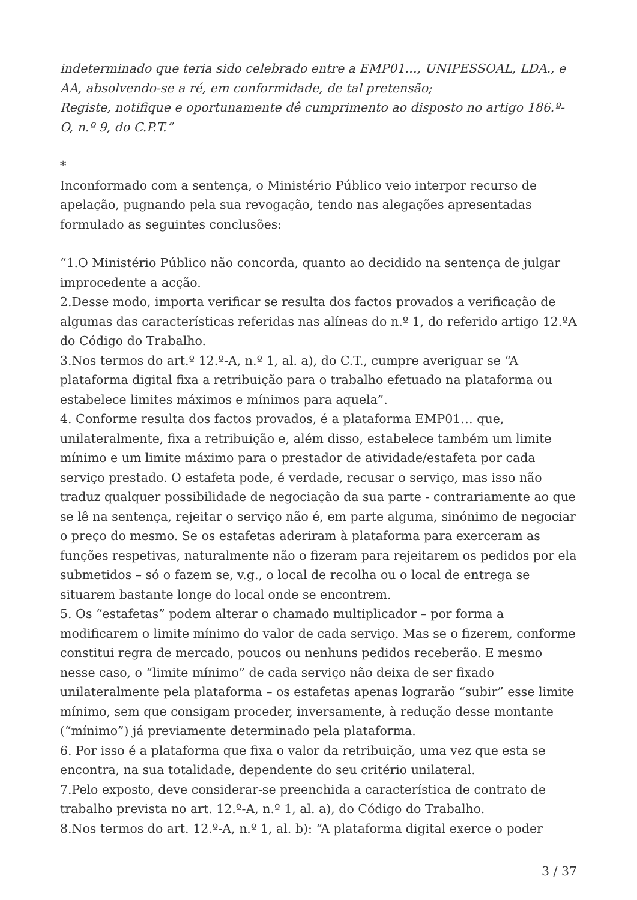indeterminado que teria sido celebrado entre a EMP01…, UNIPESSOAL, LDA., e AA, absolvendo-se a ré, em conformidade, de tal pretensão;
Registe, notifique e oportunamente dê cumprimento ao disposto no artigo 186.º-O, n.º 9, do C.P.T.”
*
Inconformado com a sentença, o Ministério Público veio interpor recurso de apelação, pugnando pela sua revogação, tendo nas alegações apresentadas formulado as seguintes conclusões:
“1.O Ministério Público não concorda, quanto ao decidido na sentença de julgar improcedente a acção.
2.Desse modo, importa verificar se resulta dos factos provados a verificação de algumas das características referidas nas alíneas do n.º 1, do referido artigo 12.ºA do Código do Trabalho.
3.Nos termos do art.º 12.º-A, n.º 1, al. a), do C.T., cumpre averiguar se “A plataforma digital fixa a retribuição para o trabalho efetuado na plataforma ou estabelece limites máximos e mínimos para aquela”.
4. Conforme resulta dos factos provados, é a plataforma EMP01… que, unilateralmente, fixa a retribuição e, além disso, estabelece também um limite mínimo e um limite máximo para o prestador de atividade/estafeta por cada serviço prestado. O estafeta pode, é verdade, recusar o serviço, mas isso não traduz qualquer possibilidade de negociação da sua parte - contrariamente ao que se lê na sentença, rejeitar o serviço não é, em parte alguma, sinónimo de negociar o preço do mesmo. Se os estafetas aderiram à plataforma para exerceram as funções respetivas, naturalmente não o fizeram para rejeitarem os pedidos por ela submetidos – só o fazem se, v.g., o local de recolha ou o local de entrega se situarem bastante longe do local onde se encontrem.
5. Os “estafetas” podem alterar o chamado multiplicador – por forma a modificarem o limite mínimo do valor de cada serviço. Mas se o fizerem, conforme constitui regra de mercado, poucos ou nenhuns pedidos receberão. E mesmo nesse caso, o “limite mínimo” de cada serviço não deixa de ser fixado unilateralmente pela plataforma – os estafetas apenas lograrão “subir” esse limite mínimo, sem que consigam proceder, inversamente, à redução desse montante (“mínimo”) já previamente determinado pela plataforma.
6. Por isso é a plataforma que fixa o valor da retribuição, uma vez que esta se encontra, na sua totalidade, dependente do seu critério unilateral.
7.Pelo exposto, deve considerar-se preenchida a característica de contrato de trabalho prevista no art. 12.º-A, n.º 1, al. a), do Código do Trabalho.
8.Nos termos do art. 12.º-A, n.º 1, al. b): “A plataforma digital exerce o poder
3 / 37